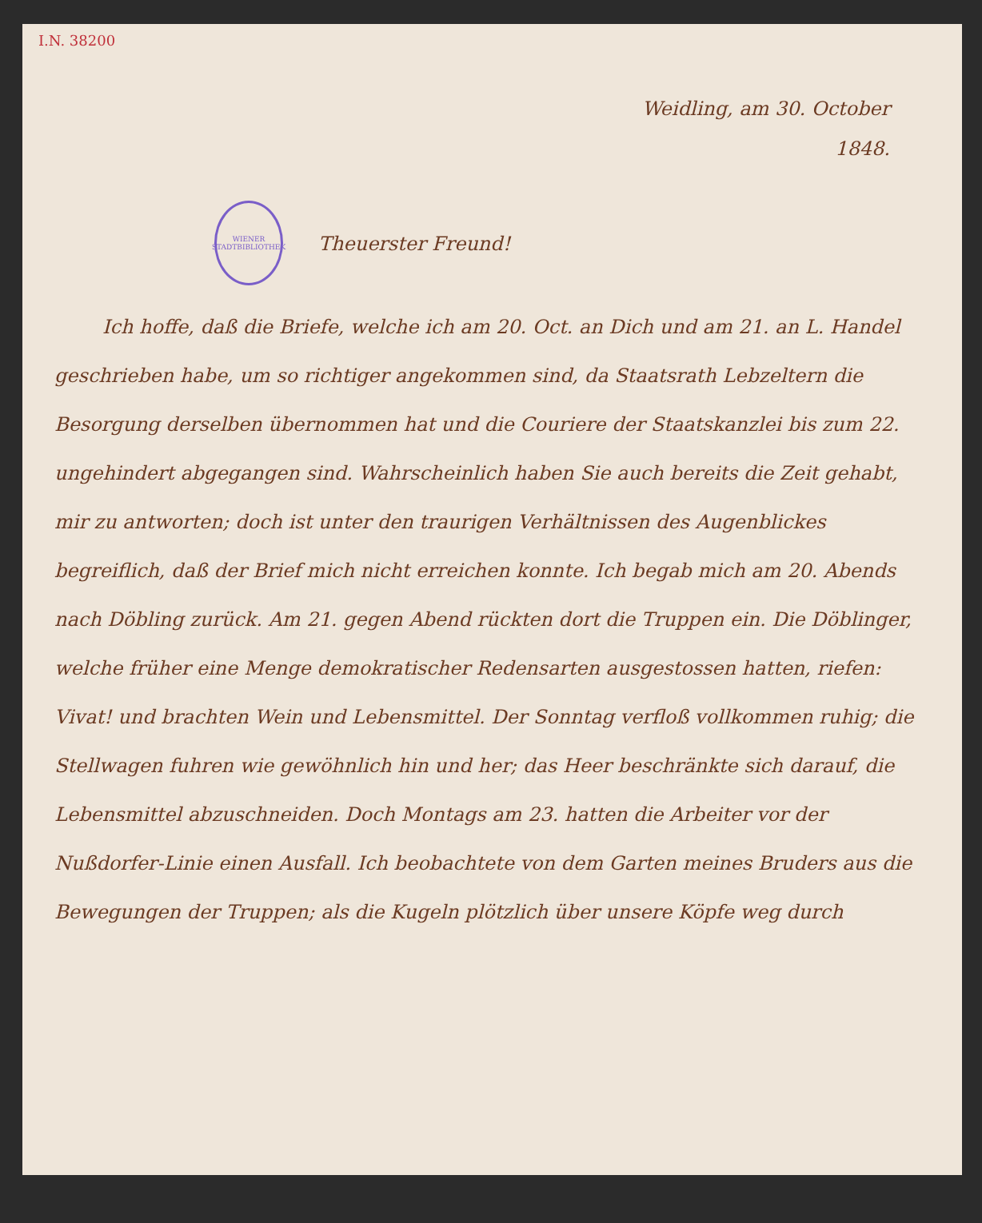I.N. 38200
Weidling, am 30. October
1848.
WIENER STADTBIBLIOTHEK
Theuerster Freund!
Ich hoffe, daß die Briefe, welche ich am 20. Oct. an Dich und am 21. an L. Handel geschrieben habe, um so richtiger angekommen sind, da Staatsrath Lebzeltern die Besorgung derselben übernommen hat und die Couriere der Staatskanzlei bis zum 22. ungehindert abgegangen sind. Wahrscheinlich haben Sie auch bereits die Zeit gehabt, mir zu antworten; doch ist unter den traurigen Verhältnissen des Augenblickes begreiflich, daß der Brief mich nicht erreichen konnte. Ich begab mich am 20. Abends nach Döbling zurück. Am 21. gegen Abend rückten dort die Truppen ein. Die Döblinger, welche früher eine Menge demokratischer Redensarten ausgestossen hatten, riefen: Vivat! und brachten Wein und Lebensmittel. Der Sonntag verfloß vollkommen ruhig; die Stellwagen fuhren wie gewöhnlich hin und her; das Heer beschränkte sich darauf, die Lebensmittel abzuschneiden. Doch Montags am 23. hatten die Arbeiter vor der Nußdorfer-Linie einen Ausfall. Ich beobachtete von dem Garten meines Bruders aus die Bewegungen der Truppen; als die Kugeln plötzlich über unsere Köpfe weg durch